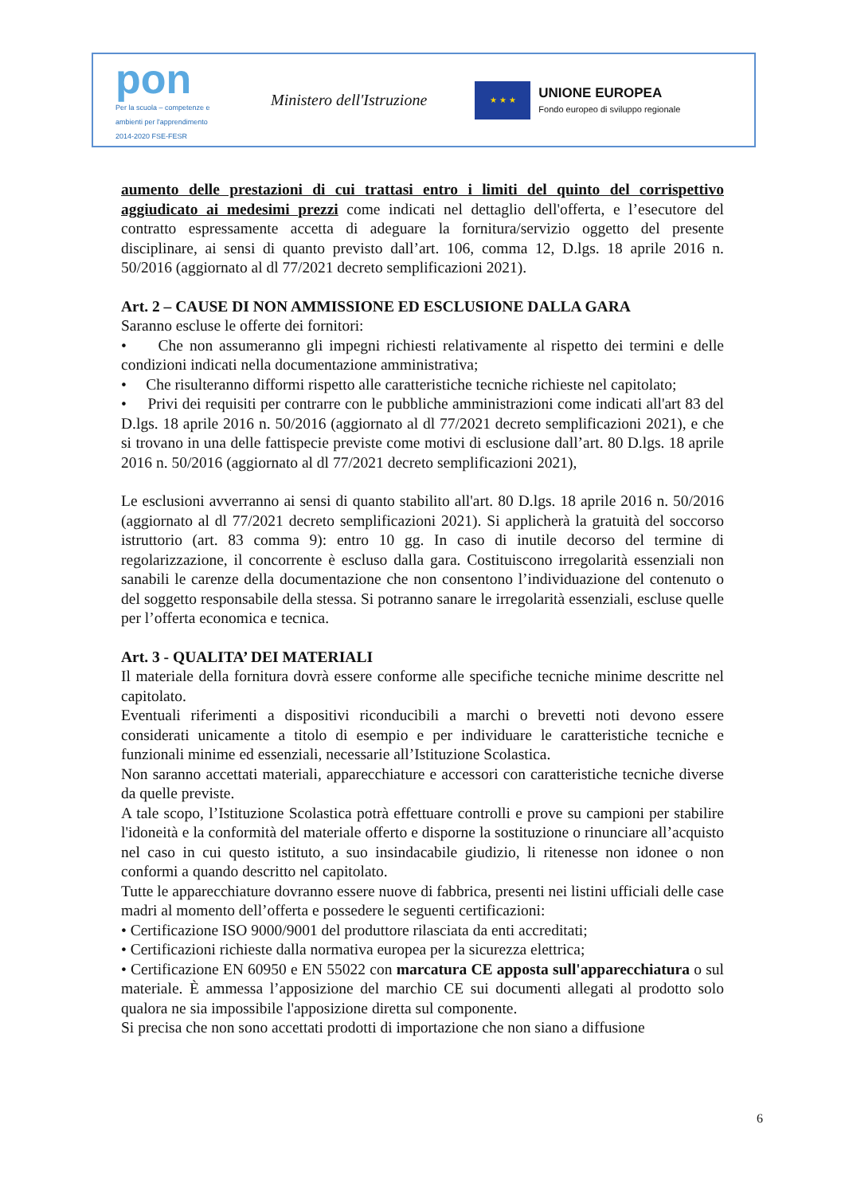pon
Per la scuola – competenze e ambienti per l'apprendimento 2014-2020 FSE-FESR
Ministero dell'Istruzione
★ ★ ★
UNIONE EUROPEA
Fondo europeo di sviluppo regionale
aumento delle prestazioni di cui trattasi entro i limiti del quinto del corrispettivo aggiudicato ai medesimi prezzi come indicati nel dettaglio dell'offerta, e l’esecutore del contratto espressamente accetta di adeguare la fornitura/servizio oggetto del presente disciplinare, ai sensi di quanto previsto dall’art. 106, comma 12, D.lgs. 18 aprile 2016 n. 50/2016 (aggiornato al dl 77/2021 decreto semplificazioni 2021).
Art. 2 – CAUSE DI NON AMMISSIONE ED ESCLUSIONE DALLA GARA
Saranno escluse le offerte dei fornitori:
• Che non assumeranno gli impegni richiesti relativamente al rispetto dei termini e delle condizioni indicati nella documentazione amministrativa;
• Che risulteranno difformi rispetto alle caratteristiche tecniche richieste nel capitolato;
• Privi dei requisiti per contrarre con le pubbliche amministrazioni come indicati all'art 83 del D.lgs. 18 aprile 2016 n. 50/2016 (aggiornato al dl 77/2021 decreto semplificazioni 2021), e che si trovano in una delle fattispecie previste come motivi di esclusione dall’art. 80 D.lgs. 18 aprile 2016 n. 50/2016 (aggiornato al dl 77/2021 decreto semplificazioni 2021),
Le esclusioni avverranno ai sensi di quanto stabilito all'art. 80 D.lgs. 18 aprile 2016 n. 50/2016 (aggiornato al dl 77/2021 decreto semplificazioni 2021). Si applicherà la gratuità del soccorso istruttorio (art. 83 comma 9): entro 10 gg. In caso di inutile decorso del termine di regolarizzazione, il concorrente è escluso dalla gara. Costituiscono irregolarità essenziali non sanabili le carenze della documentazione che non consentono l’individuazione del contenuto o del soggetto responsabile della stessa. Si potranno sanare le irregolarità essenziali, escluse quelle per l’offerta economica e tecnica.
Art. 3 - QUALITA’ DEI MATERIALI
Il materiale della fornitura dovrà essere conforme alle specifiche tecniche minime descritte nel capitolato.
Eventuali riferimenti a dispositivi riconducibili a marchi o brevetti noti devono essere considerati unicamente a titolo di esempio e per individuare le caratteristiche tecniche e funzionali minime ed essenziali, necessarie all’Istituzione Scolastica.
Non saranno accettati materiali, apparecchiature e accessori con caratteristiche tecniche diverse da quelle previste.
A tale scopo, l’Istituzione Scolastica potrà effettuare controlli e prove su campioni per stabilire l'idoneità e la conformità del materiale offerto e disporne la sostituzione o rinunciare all’acquisto nel caso in cui questo istituto, a suo insindacabile giudizio, li ritenesse non idonee o non conformi a quando descritto nel capitolato.
Tutte le apparecchiature dovranno essere nuove di fabbrica, presenti nei listini ufficiali delle case madri al momento dell’offerta e possedere le seguenti certificazioni:
• Certificazione ISO 9000/9001 del produttore rilasciata da enti accreditati;
• Certificazioni richieste dalla normativa europea per la sicurezza elettrica;
• Certificazione EN 60950 e EN 55022 con marcatura CE apposta sull'apparecchiatura o sul materiale. È ammessa l’apposizione del marchio CE sui documenti allegati al prodotto solo qualora ne sia impossibile l'apposizione diretta sul componente.
Si precisa che non sono accettati prodotti di importazione che non siano a diffusione
6